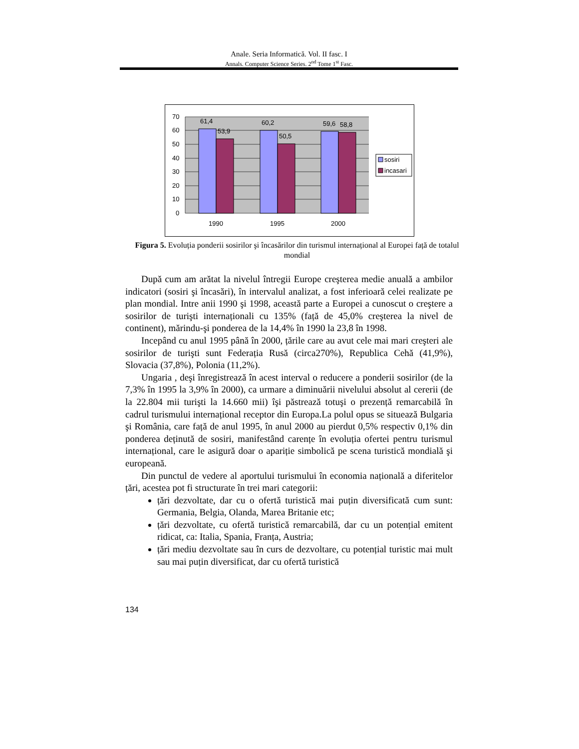Anale. Seria Informatică. Vol. II fasc. I
Annals. Computer Science Series. 2<sup>nd</sup> Tome 1<sup>st</sup> Fasc.
70
60
50
40
30
20
10
0
61,4
53,9
60,2
50,5
59,6
58,8
1990
1995
2000
sosiri
incasari
Figura 5. Evoluția ponderii sosirilor şi încasărilor din turismul internațional al Europei față de totalul mondial
După cum am arătat la nivelul întregii Europe creşterea medie anuală a ambilor indicatori (sosiri şi încasări), în intervalul analizat, a fost inferioară celei realizate pe plan mondial. Intre anii 1990 şi 1998, această parte a Europei a cunoscut o creştere a sosirilor de turişti internaționali cu 135% (față de 45,0% creşterea la nivel de continent), mărindu-şi ponderea de la 14,4% în 1990 la 23,8 în 1998.
Incepând cu anul 1995 până în 2000, țările care au avut cele mai mari creşteri ale sosirilor de turişti sunt Federația Rusă (circa270%), Republica Cehă (41,9%), Slovacia (37,8%), Polonia (11,2%).
Ungaria , deşi înregistrează în acest interval o reducere a ponderii sosirilor (de la 7,3% în 1995 la 3,9% în 2000), ca urmare a diminuării nivelului absolut al cererii (de la 22.804 mii turişti la 14.660 mii) îşi păstrează totuşi o prezență remarcabilă în cadrul turismului internațional receptor din Europa.La polul opus se situează Bulgaria şi România, care față de anul 1995, în anul 2000 au pierdut 0,5% respectiv 0,1% din ponderea deținută de sosiri, manifestând carențe în evoluția ofertei pentru turismul internațional, care le asigură doar o apariție simbolică pe scena turistică mondială şi europeană.
Din punctul de vedere al aportului turismului în economia națională a diferitelor țări, acestea pot fi structurate în trei mari categorii:
țări dezvoltate, dar cu o ofertă turistică mai puțin diversificată cum sunt: Germania, Belgia, Olanda, Marea Britanie etc;
țări dezvoltate, cu ofertă turistică remarcabilă, dar cu un potențial emitent ridicat, ca: Italia, Spania, Franța, Austria;
țări mediu dezvoltate sau în curs de dezvoltare, cu potențial turistic mai mult sau mai puțin diversificat, dar cu ofertă turistică
134